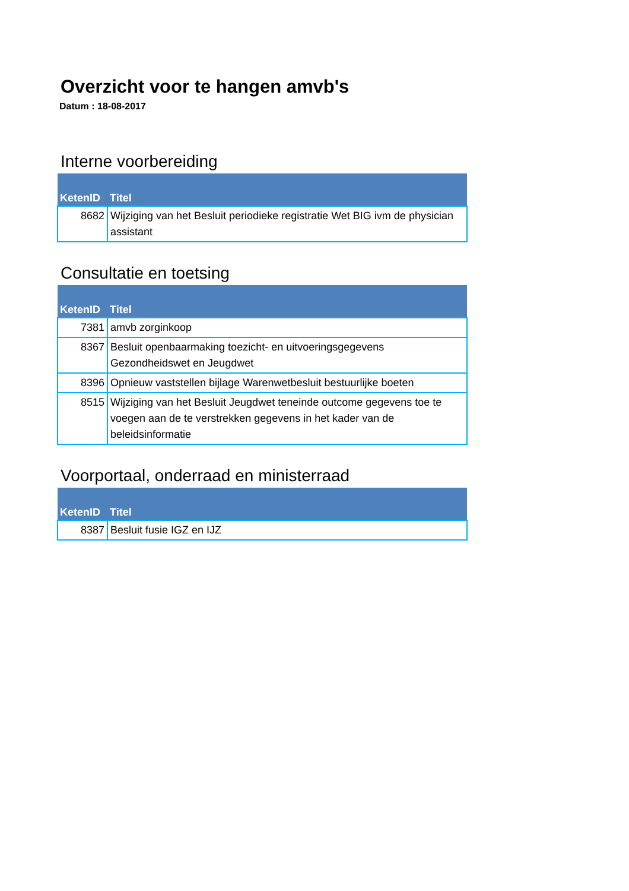Overzicht voor te hangen amvb's
Datum : 18-08-2017
Interne voorbereiding
| KetenID | Titel |
| --- | --- |
| 8682 | Wijziging van het Besluit periodieke registratie Wet BIG ivm de physician assistant |
Consultatie en toetsing
| KetenID | Titel |
| --- | --- |
| 7381 | amvb zorginkoop |
| 8367 | Besluit openbaarmaking toezicht- en uitvoeringsgegevens Gezondheidswet en Jeugdwet |
| 8396 | Opnieuw vaststellen bijlage Warenwetbesluit bestuurlijke boeten |
| 8515 | Wijziging van het Besluit Jeugdwet teneinde outcome gegevens toe te voegen aan de te verstrekken gegevens in het kader van de beleidsinformatie |
Voorportaal, onderraad en ministerraad
| KetenID | Titel |
| --- | --- |
| 8387 | Besluit fusie IGZ en IJZ |